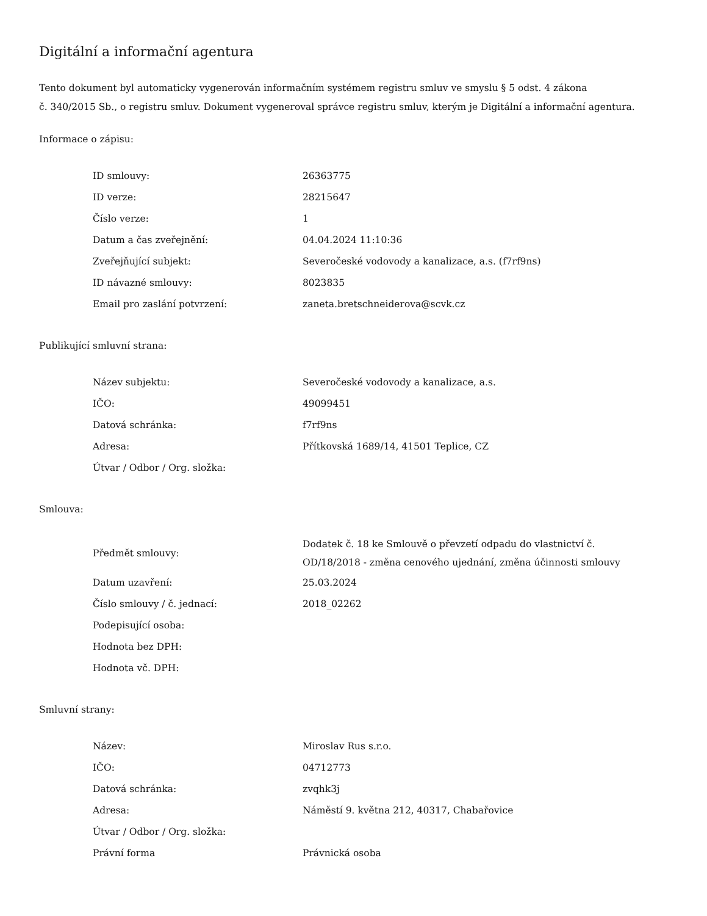Digitální a informační agentura
Tento dokument byl automaticky vygenerován informačním systémem registru smluv ve smyslu § 5 odst. 4 zákona
č. 340/2015 Sb., o registru smluv. Dokument vygeneroval správce registru smluv, kterým je Digitální a informační agentura.
Informace o zápisu:
| ID smlouvy: | 26363775 |
| ID verze: | 28215647 |
| Číslo verze: | 1 |
| Datum a čas zveřejnění: | 04.04.2024 11:10:36 |
| Zveřejňující subjekt: | Severočeské vodovody a kanalizace, a.s. (f7rf9ns) |
| ID návazné smlouvy: | 8023835 |
| Email pro zaslání potvrzení: | zaneta.bretschneiderova@scvk.cz |
Publikující smluvní strana:
| Název subjektu: | Severočeské vodovody a kanalizace, a.s. |
| IČO: | 49099451 |
| Datová schránka: | f7rf9ns |
| Adresa: | Přítkovská 1689/14, 41501 Teplice, CZ |
| Útvar / Odbor / Org. složka: | |
Smlouva:
| Předmět smlouvy: | Dodatek č. 18 ke Smlouvě o převzetí odpadu do vlastnictví č. OD/18/2018 - změna cenového ujednání, změna účinnosti smlouvy |
| Datum uzavření: | 25.03.2024 |
| Číslo smlouvy / č. jednací: | 2018_02262 |
| Podepisující osoba: | |
| Hodnota bez DPH: | |
| Hodnota vč. DPH: | |
Smluvní strany:
| Název: | Miroslav Rus s.r.o. |
| IČO: | 04712773 |
| Datová schránka: | zvqhk3j |
| Adresa: | Náměstí 9. května 212, 40317, Chabařovice |
| Útvar / Odbor / Org. složka: | |
| Právní forma | Právnická osoba |